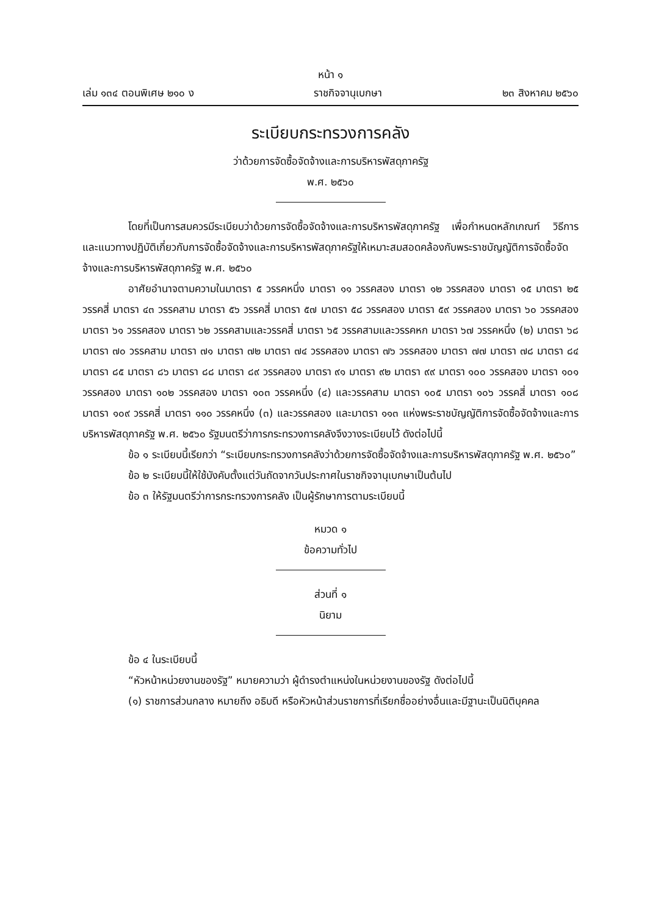หน้า ๑
เล่ม ๑๓๔ ตอนพิเศษ ๒๑๐ ง ราชกิจจานุเบกษา ๒๓ สิงหาคม ๒๕๖๐
ระเบียบกระทรวงการคลัง
ว่าด้วยการจัดซื้อจัดจ้างและการบริหารพัสดุภาครัฐ
พ.ศ. ๒๕๖๐
โดยที่เป็นการสมควรมีระเบียบว่าด้วยการจัดซื้อจัดจ้างและการบริหารพัสดุภาครัฐ เพื่อกำหนดหลักเกณฑ์ วิธีการ และแนวทางปฏิบัติเกี่ยวกับการจัดซื้อจัดจ้างและการบริหารพัสดุภาครัฐให้เหมาะสมสอดคล้องกับพระราชบัญญัติการจัดซื้อจัดจ้างและการบริหารพัสดุภาครัฐ พ.ศ. ๒๕๖๐
อาศัยอำนาจตามความในมาตรา ๕ วรรคหนึ่ง มาตรา ๑๑ วรรคสอง มาตรา ๑๒ วรรคสอง มาตรา ๑๕ มาตรา ๒๕ วรรคสี่ มาตรา ๔๓ วรรคสาม มาตรา ๕๖ วรรคสี่ มาตรา ๕๗ มาตรา ๕๘ วรรคสอง มาตรา ๕๙ วรรคสอง มาตรา ๖๐ วรรคสอง มาตรา ๖๑ วรรคสอง มาตรา ๖๒ วรรคสามและวรรคสี่ มาตรา ๖๕ วรรคสามและวรรคหก มาตรา ๖๗ วรรคหนึ่ง (๒) มาตรา ๖๘ มาตรา ๗๐ วรรคสาม มาตรา ๗๑ มาตรา ๗๒ มาตรา ๗๔ วรรคสอง มาตรา ๗๖ วรรคสอง มาตรา ๗๗ มาตรา ๗๘ มาตรา ๘๔ มาตรา ๘๕ มาตรา ๘๖ มาตรา ๘๘ มาตรา ๘๙ วรรคสอง มาตรา ๙๑ มาตรา ๙๒ มาตรา ๙๙ มาตรา ๑๐๐ วรรคสอง มาตรา ๑๐๑ วรรคสอง มาตรา ๑๐๒ วรรคสอง มาตรา ๑๐๓ วรรคหนึ่ง (๔) และวรรคสาม มาตรา ๑๐๕ มาตรา ๑๐๖ วรรคสี่ มาตรา ๑๐๘ มาตรา ๑๐๙ วรรคสี่ มาตรา ๑๑๐ วรรคหนึ่ง (๓) และวรรคสอง และมาตรา ๑๑๓ แห่งพระราชบัญญัติการจัดซื้อจัดจ้างและการบริหารพัสดุภาครัฐ พ.ศ. ๒๕๖๐ รัฐมนตรีว่าการกระทรวงการคลังจึงวางระเบียบไว้ ดังต่อไปนี้
ข้อ ๑ ระเบียบนี้เรียกว่า “ระเบียบกระทรวงการคลังว่าด้วยการจัดซื้อจัดจ้างและการบริหารพัสดุภาครัฐ พ.ศ. ๒๕๖๐”
ข้อ ๒ ระเบียบนี้ให้ใช้บังคับตั้งแต่วันถัดจากวันประกาศในราชกิจจานุเบกษาเป็นต้นไป
ข้อ ๓ ให้รัฐมนตรีว่าการกระทรวงการคลัง เป็นผู้รักษาการตามระเบียบนี้
หมวด ๑
ข้อความทั่วไป
ส่วนที่ ๑
นิยาม
ข้อ ๔ ในระเบียบนี้
“หัวหน้าหน่วยงานของรัฐ” หมายความว่า ผู้ดำรงตำแหน่งในหน่วยงานของรัฐ ดังต่อไปนี้
(๑) ราชการส่วนกลาง หมายถึง อธิบดี หรือหัวหน้าส่วนราชการที่เรียกชื่ออย่างอื่นและมีฐานะเป็นนิติบุคคล